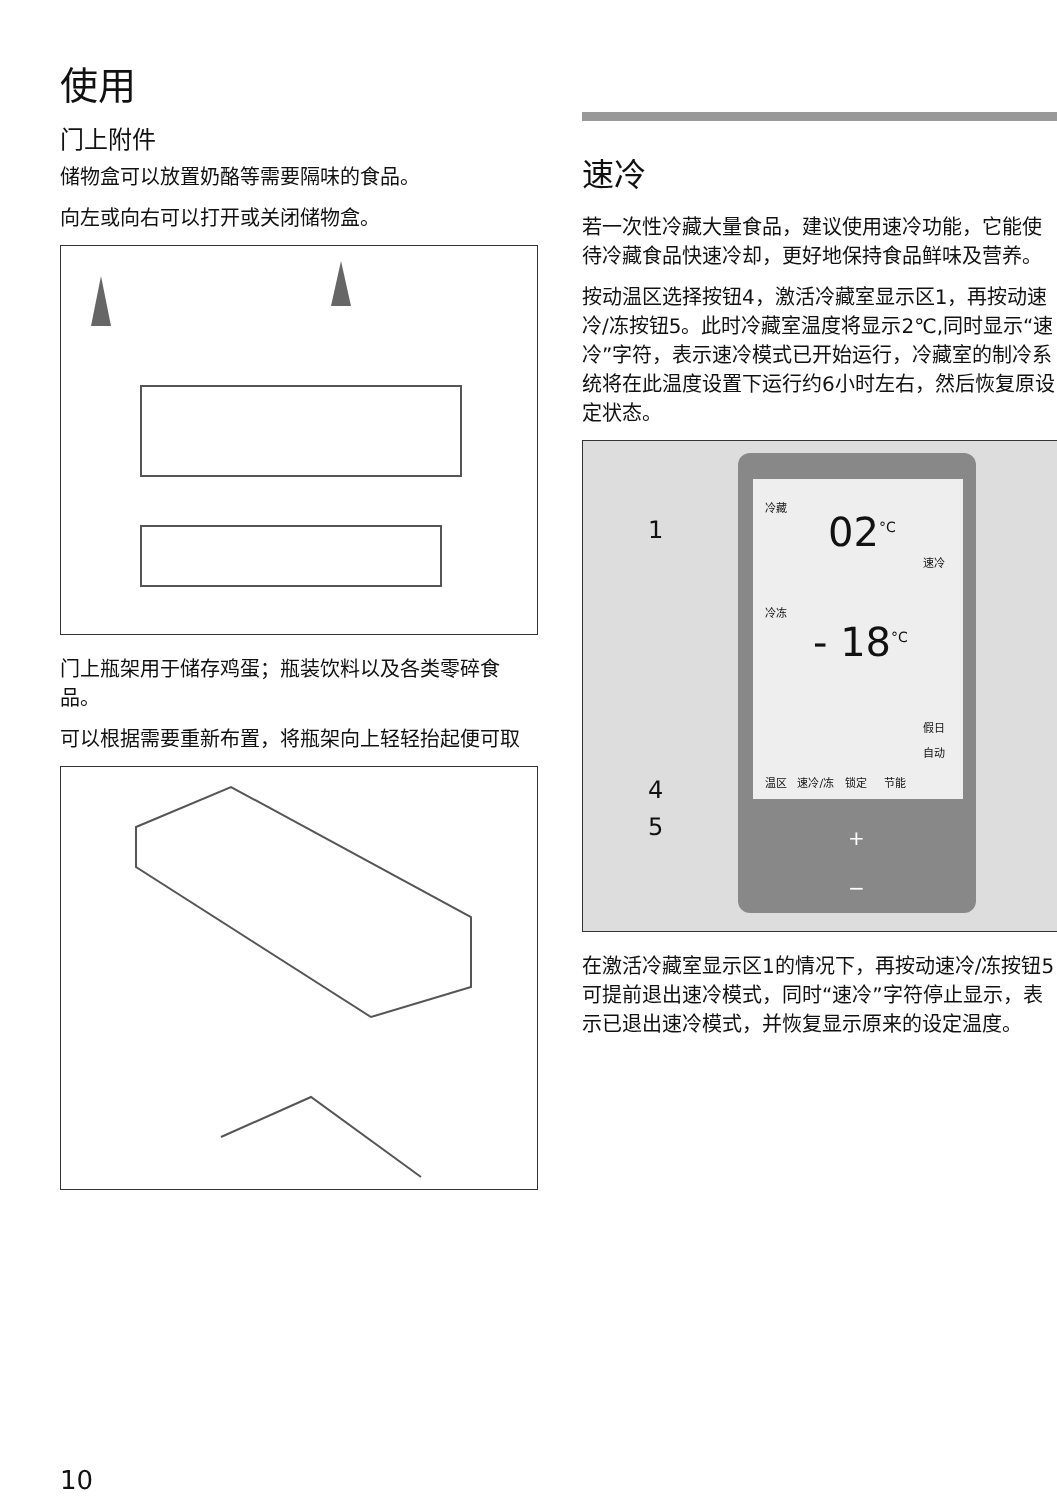使用
门上附件
储物盒可以放置奶酪等需要隔味的食品。
向左或向右可以打开或关闭储物盒。
门上瓶架用于储存鸡蛋；瓶装饮料以及各类零碎食品。
可以根据需要重新布置，将瓶架向上轻轻抬起便可取
速冷
若一次性冷藏大量食品，建议使用速冷功能，它能使待冷藏食品快速冷却，更好地保持食品鲜味及营养。
按动温区选择按钮4，激活冷藏室显示区1，再按动速冷/冻按钮5。此时冷藏室温度将显示2℃,同时显示“速冷”字符，表示速冷模式已开始运行，冷藏室的制冷系统将在此温度设置下运行约6小时左右，然后恢复原设定状态。
冷藏
02<sup>°C</sup>
速冷
冷冻
- 18<sup>°C</sup>
假日
自动
温区 速冷/冻 锁定 节能
+
−
1
4
5
在激活冷藏室显示区1的情况下，再按动速冷/冻按钮5可提前退出速冷模式，同时“速冷”字符停止显示，表示已退出速冷模式，并恢复显示原来的设定温度。
10